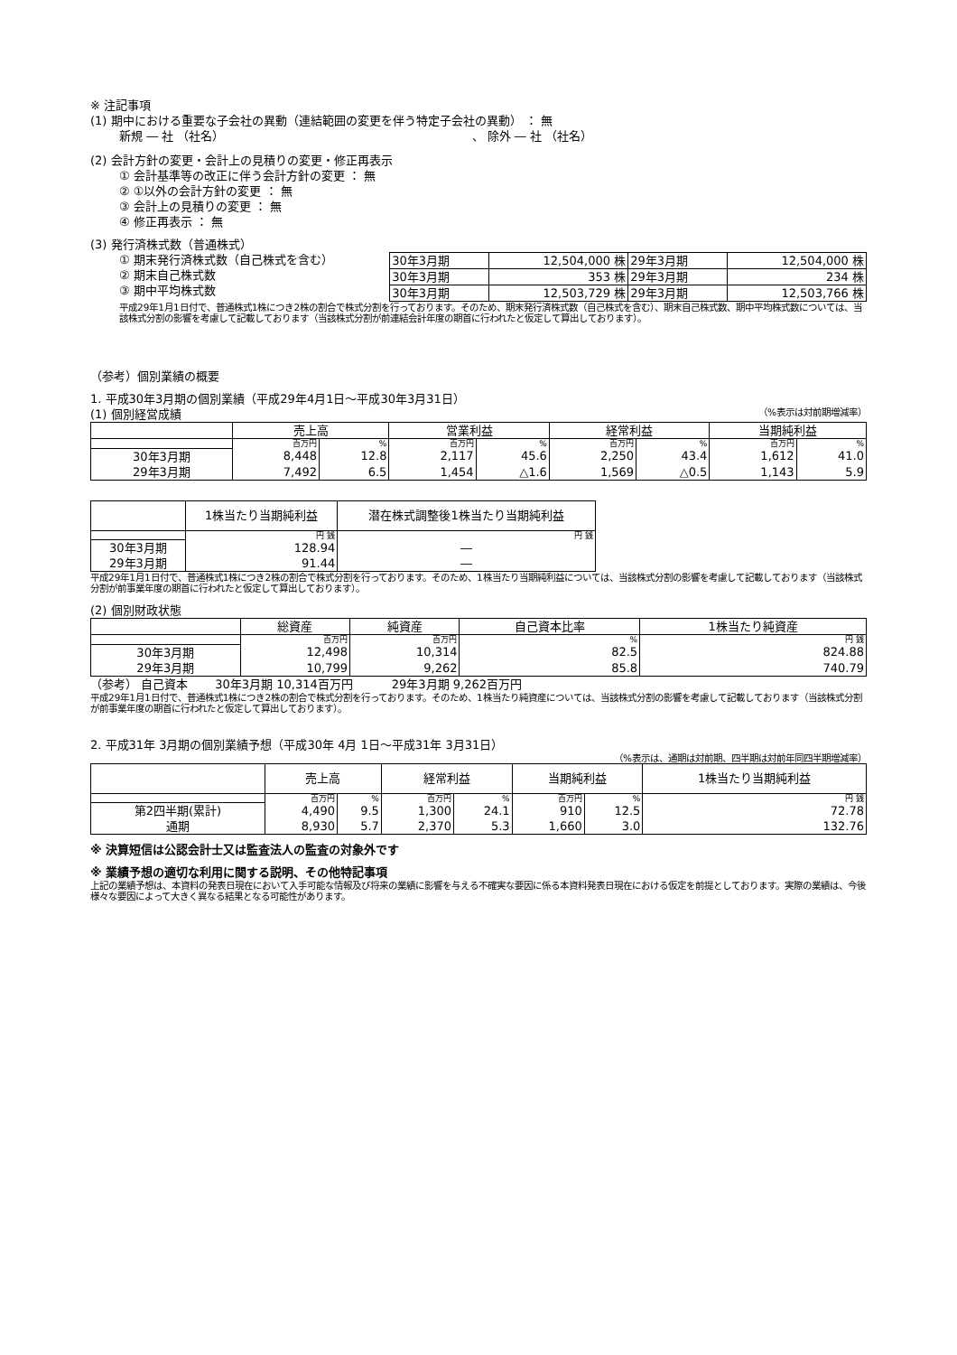※ 注記事項
(1) 期中における重要な子会社の異動（連結範囲の変更を伴う特定子会社の異動） ： 無
新規 ― 社 （社名） 、 除外 ― 社 （社名）
(2) 会計方針の変更・会計上の見積りの変更・修正再表示
① 会計基準等の改正に伴う会計方針の変更 ： 無
② ①以外の会計方針の変更 ： 無
③ 会計上の見積りの変更 ： 無
④ 修正再表示 ： 無
(3) 発行済株式数（普通株式）
① 期末発行済株式数（自己株式を含む）
② 期末自己株式数
③ 期中平均株式数
| 30年3月期 | 12,504,000 株 | 29年3月期 | 12,504,000 株 |
| 30年3月期 | 353 株 | 29年3月期 | 234 株 |
| 30年3月期 | 12,503,729 株 | 29年3月期 | 12,503,766 株 |
平成29年1月1日付で、普通株式1株につき2株の割合で株式分割を行っております。そのため、期末発行済株式数（自己株式を含む）、期末自己株式数、期中平均株式数については、当該株式分割の影響を考慮して記載しております（当該株式分割が前連結会計年度の期首に行われたと仮定して算出しております）。
（参考）個別業績の概要
1. 平成30年3月期の個別業績（平成29年4月1日～平成30年3月31日）
(1) 個別経営成績
（%表示は対前期増減率）
| | 売上高 | | 営業利益 | | 経常利益 | | 当期純利益 | |
| --- | --- | --- | --- | --- | --- | --- | --- | --- |
| | 百万円 | % | 百万円 | % | 百万円 | % | 百万円 | % |
| 30年3月期 | 8,448 | 12.8 | 2,117 | 45.6 | 2,250 | 43.4 | 1,612 | 41.0 |
| 29年3月期 | 7,492 | 6.5 | 1,454 | △1.6 | 1,569 | △0.5 | 1,143 | 5.9 |
| | 1株当たり当期純利益 | 潜在株式調整後1株当たり当期純利益 |
| --- | --- | --- |
| | 円 銭 | 円 銭 |
| 30年3月期 | 128.94 | ― |
| 29年3月期 | 91.44 | ― |
平成29年1月1日付で、普通株式1株につき2株の割合で株式分割を行っております。そのため、1株当たり当期純利益については、当該株式分割の影響を考慮して記載しております（当該株式分割が前事業年度の期首に行われたと仮定して算出しております）。
(2) 個別財政状態
| | 総資産 | 純資産 | 自己資本比率 | 1株当たり純資産 |
| --- | --- | --- | --- | --- |
| | 百万円 | 百万円 | % | 円 銭 |
| 30年3月期 | 12,498 | 10,314 | 82.5 | 824.88 |
| 29年3月期 | 10,799 | 9,262 | 85.8 | 740.79 |
（参考） 自己資本 　　30年3月期 10,314百万円 　　　29年3月期 9,262百万円
平成29年1月1日付で、普通株式1株につき2株の割合で株式分割を行っております。そのため、1株当たり純資産については、当該株式分割の影響を考慮して記載しております（当該株式分割が前事業年度の期首に行われたと仮定して算出しております）。
2. 平成31年 3月期の個別業績予想（平成30年 4月 1日～平成31年 3月31日）
（%表示は、通期は対前期、四半期は対前年同四半期増減率）
| | 売上高 | | 経常利益 | | 当期純利益 | | 1株当たり当期純利益 |
| --- | --- | --- | --- | --- | --- | --- | --- |
| | 百万円 | % | 百万円 | % | 百万円 | % | 円 銭 |
| 第2四半期(累計) | 4,490 | 9.5 | 1,300 | 24.1 | 910 | 12.5 | 72.78 |
| 通期 | 8,930 | 5.7 | 2,370 | 5.3 | 1,660 | 3.0 | 132.76 |
※ 決算短信は公認会計士又は監査法人の監査の対象外です
※ 業績予想の適切な利用に関する説明、その他特記事項
上記の業績予想は、本資料の発表日現在において入手可能な情報及び将来の業績に影響を与える不確実な要因に係る本資料発表日現在における仮定を前提としております。実際の業績は、今後様々な要因によって大きく異なる結果となる可能性があります。